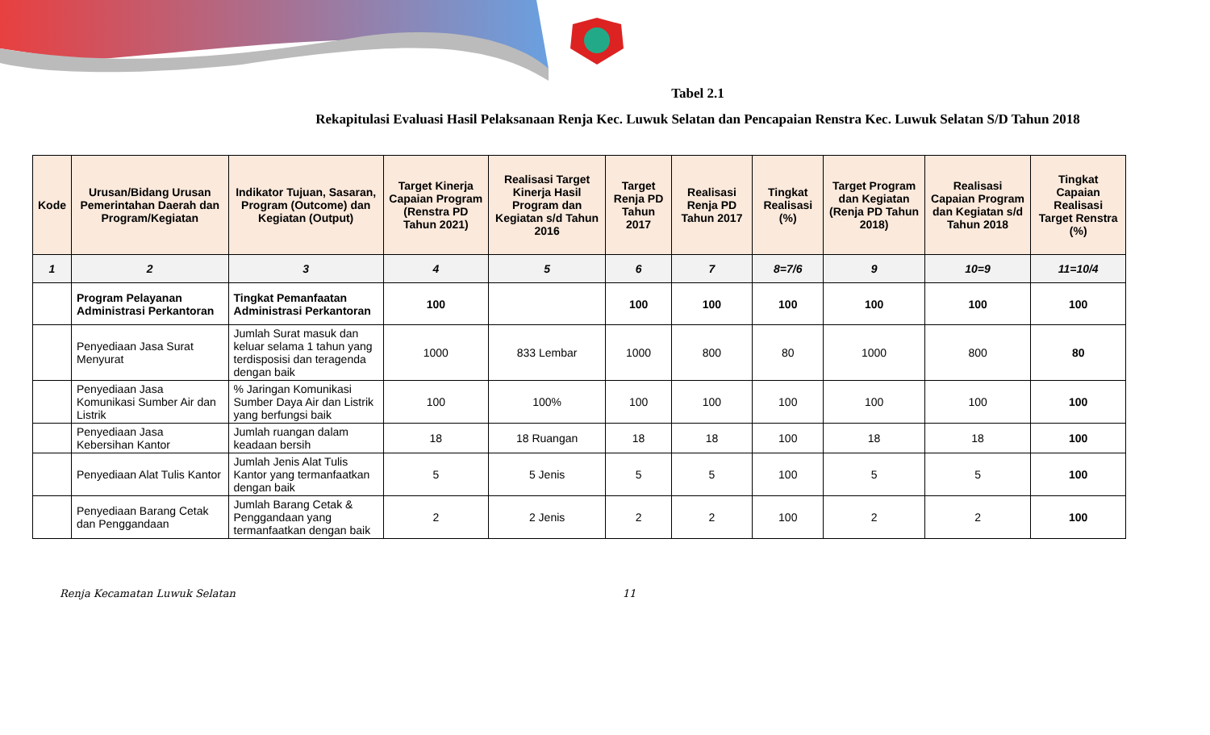Tabel 2.1
Rekapitulasi Evaluasi Hasil Pelaksanaan Renja Kec. Luwuk Selatan dan Pencapaian Renstra Kec. Luwuk Selatan S/D Tahun 2018
| Kode | Urusan/Bidang Urusan Pemerintahan Daerah dan Program/Kegiatan | Indikator Tujuan, Sasaran, Program (Outcome) dan Kegiatan (Output) | Target Kinerja Capaian Program (Renstra PD Tahun 2021) | Realisasi Target Kinerja Hasil Program dan Kegiatan s/d Tahun 2016 | Target Renja PD Tahun 2017 | Realisasi Renja PD Tahun 2017 | Tingkat Realisasi (%) | Target Program dan Kegiatan (Renja PD Tahun 2018) | Realisasi Capaian Program dan Kegiatan s/d Tahun 2018 | Tingkat Capaian Realisasi Target Renstra (%) |
| --- | --- | --- | --- | --- | --- | --- | --- | --- | --- | --- |
| 1 | 2 | 3 | 4 | 5 | 6 | 7 | 8=7/6 | 9 | 10=9 | 11=10/4 |
| | Program Pelayanan Administrasi Perkantoran | Tingkat Pemanfaatan Administrasi Perkantoran | 100 | | 100 | 100 | 100 | 100 | 100 | 100 |
| | Penyediaan Jasa Surat Menyurat | Jumlah Surat masuk dan keluar selama 1 tahun yang terdisposisi dan teragenda dengan baik | 1000 | 833 Lembar | 1000 | 800 | 80 | 1000 | 800 | 80 |
| | Penyediaan Jasa Komunikasi Sumber Air dan Listrik | % Jaringan Komunikasi Sumber Daya Air dan Listrik yang berfungsi baik | 100 | 100% | 100 | 100 | 100 | 100 | 100 | 100 |
| | Penyediaan Jasa Kebersihan Kantor | Jumlah ruangan dalam keadaan bersih | 18 | 18 Ruangan | 18 | 18 | 100 | 18 | 18 | 100 |
| | Penyediaan Alat Tulis Kantor | Jumlah Jenis Alat Tulis Kantor yang termanfaatkan dengan baik | 5 | 5 Jenis | 5 | 5 | 100 | 5 | 5 | 100 |
| | Penyediaan Barang Cetak dan Penggandaan | Jumlah Barang Cetak & Penggandaan yang termanfaatkan dengan baik | 2 | 2 Jenis | 2 | 2 | 100 | 2 | 2 | 100 |
Renja Kecamatan Luwuk Selatan 11